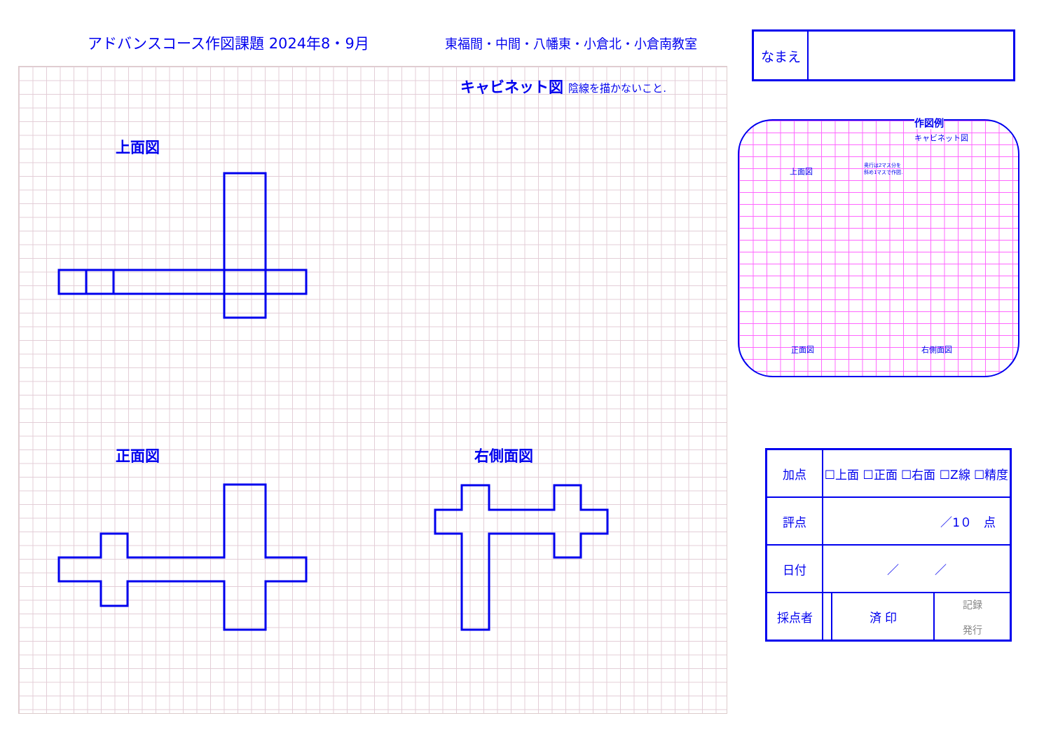アドバンスコース作図課題 2024年8・9月
東福間・中間・八幡東・小倉北・小倉南教室
なまえ
キャビネット図 陰線を描かないこと.
上面図
正面図 右側面図
作図例
キャビネット図
上面図
奥行は2マス分を
斜め1マスで作図.
正面図 右側面図
| 加点 | ☐上面 ☐正面 ☐右面 ☐Z線 ☐精度 | | |
| 評点 | ／1０ 点 | | |
| 日付 | ／ ／ | | |
| 採点者 | | 済 印 | 記録 発行 |